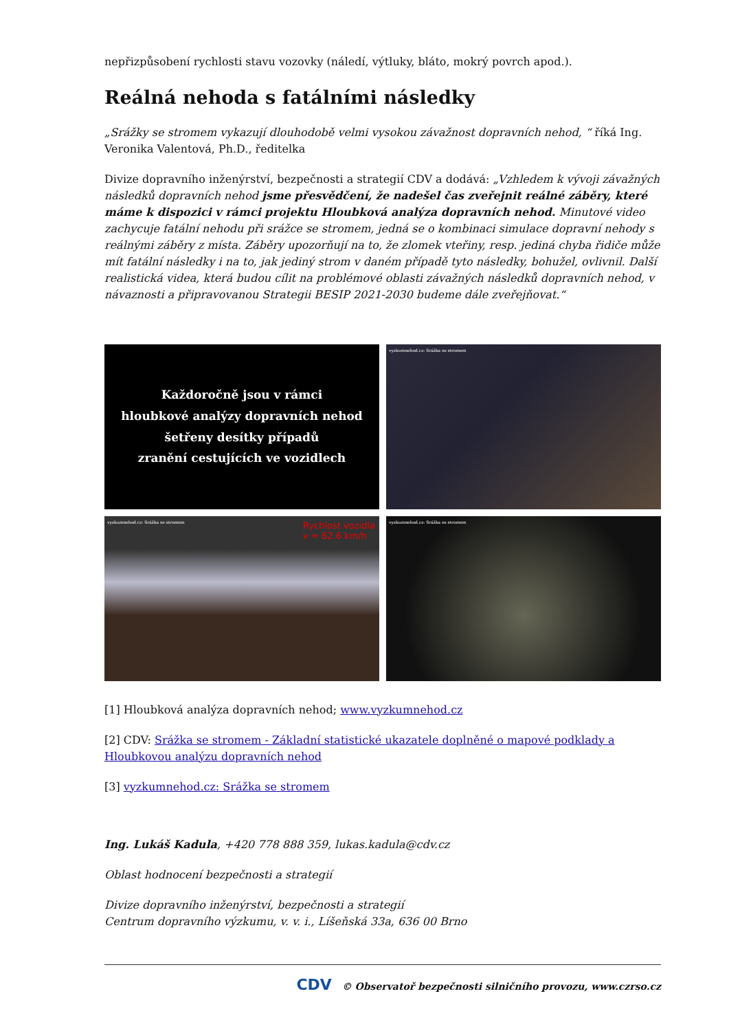nepřizpůsobení rychlosti stavu vozovky (náledí, výtluky, bláto, mokrý povrch apod.).
Reálná nehoda s fatálními následky
„Srážky se stromem vykazují dlouhodobě velmi vysokou závažnost dopravních nehod, “ říká Ing. Veronika Valentová, Ph.D., ředitelka
Divize dopravního inženýrství, bezpečnosti a strategií CDV a dodává: „Vzhledem k vývoji závažných následků dopravních nehod jsme přesvědčení, že nadešel čas zveřejnit reálné záběry, které máme k dispozici v rámci projektu Hloubková analýza dopravních nehod. Minutové video zachycuje fatální nehodu při srážce se stromem, jedná se o kombinaci simulace dopravní nehody s reálnými záběry z místa. Záběry upozorňují na to, že zlomek vteřiny, resp. jediná chyba řidiče může mít fatální následky i na to, jak jediný strom v daném případě tyto následky, bohužel, ovlivnil. Další realistická videa, která budou cílit na problémové oblasti závažných následků dopravních nehod, v návaznosti a připravovanou Strategii BESIP 2021-2030 budeme dále zveřejňovat.“
Každoročně jsou v rámci
hloubkové analýzy dopravních nehod
šetřeny desítky případů
zranění cestujících ve vozidlech
vyzkumnehod.cz: Srážka se stromem
vyzkumnehod.cz: Srážka se stromem
Rychlost vozidla
v = 62.6 km/h
vyzkumnehod.cz: Srážka se stromem
[1] Hloubková analýza dopravních nehod; www.vyzkumnehod.cz
[2] CDV: Srážka se stromem - Základní statistické ukazatele doplněné o mapové podklady a Hloubkovou analýzu dopravních nehod
[3] vyzkumnehod.cz: Srážka se stromem
Ing. Lukáš Kadula, +420 778 888 359, lukas.kadula@cdv.cz
Oblast hodnocení bezpečnosti a strategií
Divize dopravního inženýrství, bezpečnosti a strategií
Centrum dopravního výzkumu, v. v. i., Líšeňská 33a, 636 00 Brno
CDV © Observatoř bezpečnosti silničního provozu, www.czrso.cz